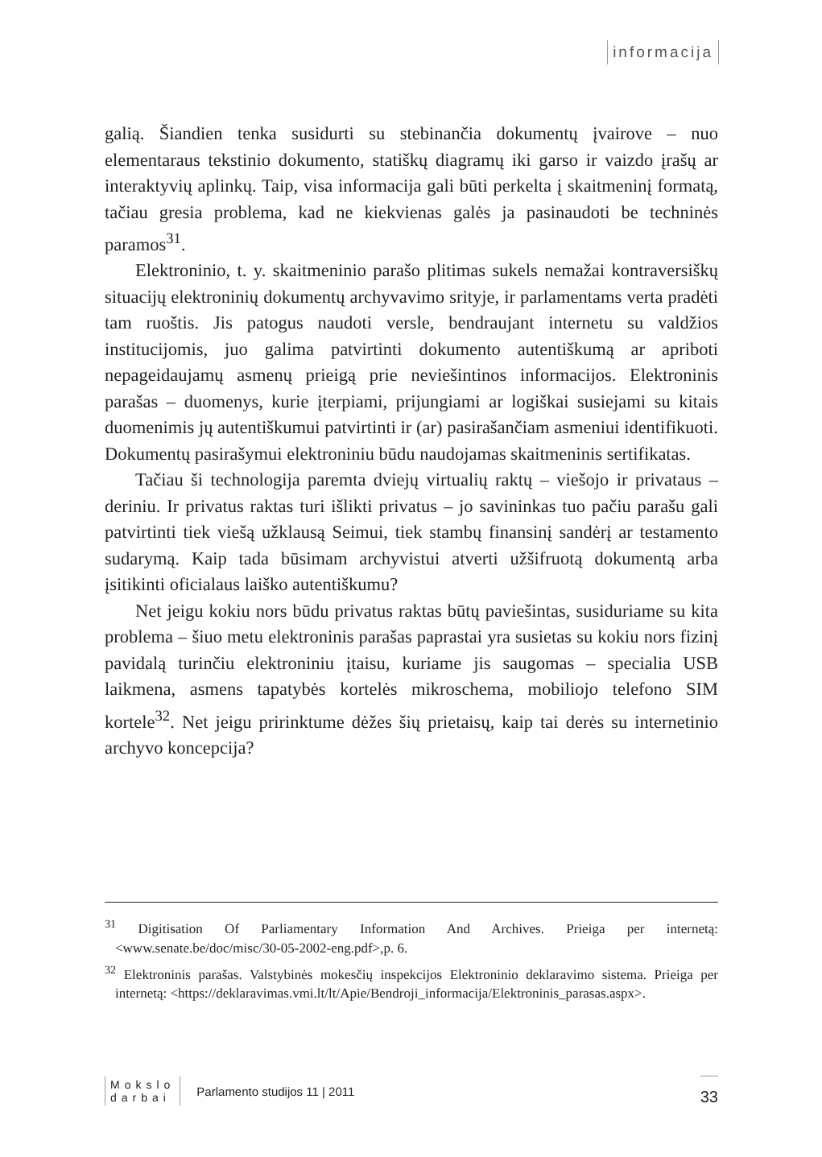informacija
galią. Šiandien tenka susidurti su stebinančia dokumentų įvairove – nuo elementaraus tekstinio dokumento, statiškų diagramų iki garso ir vaizdo įrašų ar interaktyvių aplinkų. Taip, visa informacija gali būti perkelta į skaitmeninį formatą, tačiau gresia problema, kad ne kiekvienas galės ja pasinaudoti be techninės paramos<sup>31</sup>.
Elektroninio, t. y. skaitmeninio parašo plitimas sukels nemažai kontraversiškų situacijų elektroninių dokumentų archyvavimo srityje, ir parlamentams verta pradėti tam ruoštis. Jis patogus naudoti versle, bendraujant internetu su valdžios institucijomis, juo galima patvirtinti dokumento autentiškumą ar apriboti nepageidaujamų asmenų prieigą prie neviešintinos informacijos. Elektroninis parašas – duomenys, kurie įterpiami, prijungiami ar logiškai susiejami su kitais duomenimis jų autentiškumui patvirtinti ir (ar) pasirašančiam asmeniui identifikuoti. Dokumentų pasirašymui elektroniniu būdu naudojamas skaitmeninis sertifikatas.
Tačiau ši technologija paremta dviejų virtualių raktų – viešojo ir privataus – deriniu. Ir privatus raktas turi išlikti privatus – jo savininkas tuo pačiu parašu gali patvirtinti tiek viešą užklausą Seimui, tiek stambų finansinį sandėrį ar testamento sudarymą. Kaip tada būsimam archyvistui atverti užšifruotą dokumentą arba įsitikinti oficialaus laiško autentiškumu?
Net jeigu kokiu nors būdu privatus raktas būtų paviešintas, susiduriame su kita problema – šiuo metu elektroninis parašas paprastai yra susietas su kokiu nors fizinį pavidalą turinčiu elektroniniu įtaisu, kuriame jis saugomas – specialia USB laikmena, asmens tapatybės kortelės mikroschema, mobiliojo telefono SIM kortele<sup>32</sup>. Net jeigu pririnktume dėžes šių prietaisų, kaip tai derės su internetinio archyvo koncepcija?
<sup>31</sup> Digitisation Of Parliamentary Information And Archives. Prieiga per internetą: <www.senate.be/doc/misc/30-05-2002-eng.pdf>,p. 6.
<sup>32</sup> Elektroninis parašas. Valstybinės mokesčių inspekcijos Elektroninio deklaravimo sistema. Prieiga per internetą: <https://deklaravimas.vmi.lt/lt/Apie/Bendroji_informacija/Elektroninis_parasas.aspx>.
Mokslo
darbai
Parlamento studijos 11 | 2011
33